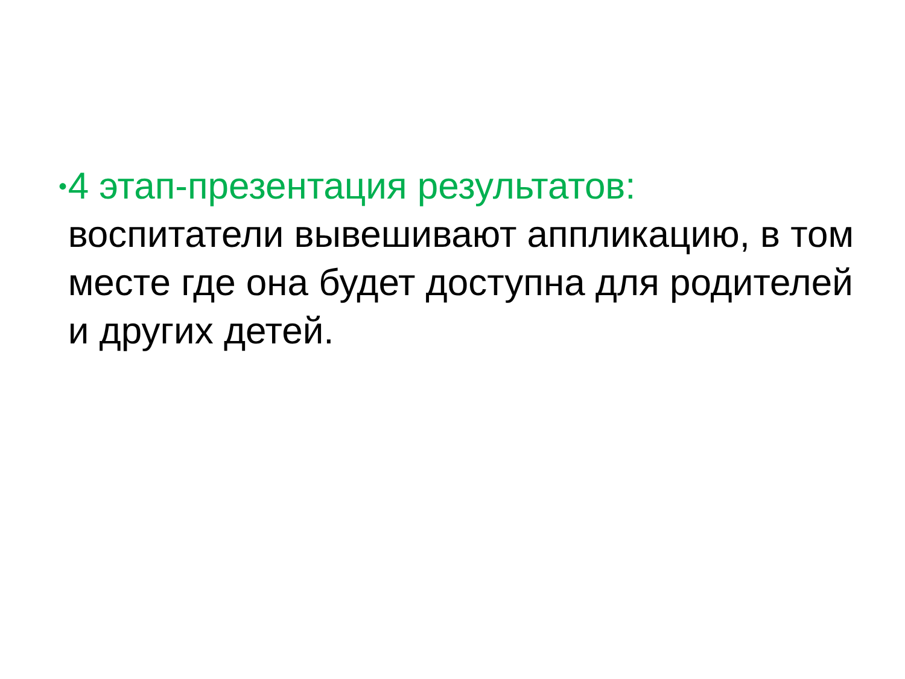•
4 этап-презентация результатов: воспитатели вывешивают аппликацию, в том месте где она будет доступна для родителей и других детей.